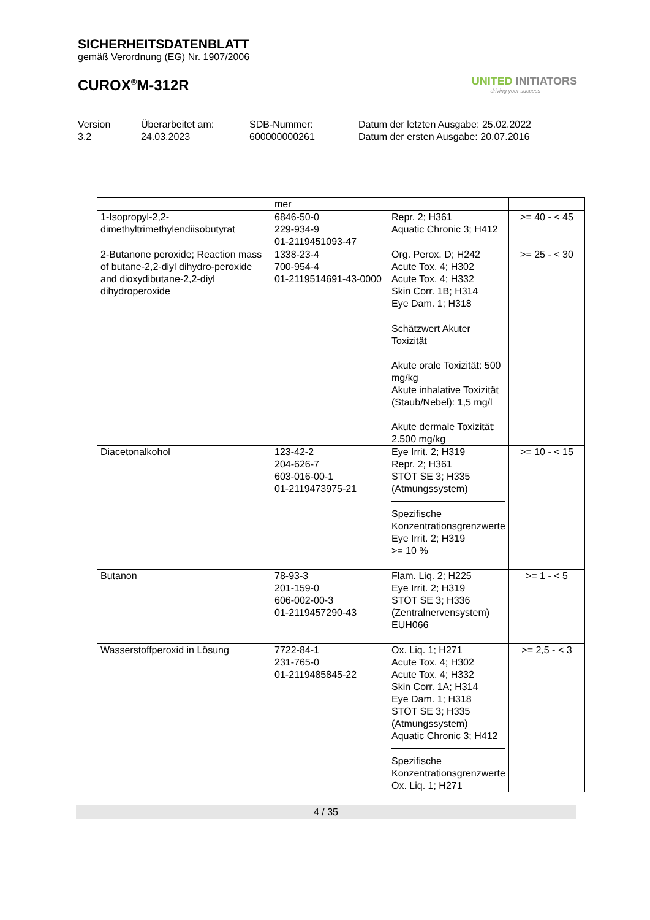SICHERHEITSDATENBLATT
gemäß Verordnung (EG) Nr. 1907/2006
CUROX<sup>®</sup>M-312R
UNITED INITIATORS
driving your success
Version
3.2
Überarbeitet am:
24.03.2023
SDB-Nummer:
600000000261
Datum der letzten Ausgabe: 25.02.2022
Datum der ersten Ausgabe: 20.07.2016
| | mer | | |
| 1-Isopropyl-2,2-dimethyltrimethylendiisobutyrat | 6846-50-0 229-934-9 01-2119451093-47 | Repr. 2; H361 Aquatic Chronic 3; H412 | >= 40 - < 45 |
| 2-Butanone peroxide; Reaction mass of butane-2,2-diyl dihydro-peroxide and dioxydibutane-2,2-diyl dihydroperoxide | 1338-23-4 700-954-4 01-2119514691-43-0000 | Org. Perox. D; H242 Acute Tox. 4; H302 Acute Tox. 4; H332 Skin Corr. 1B; H314 Eye Dam. 1; H318 Schätzwert Akuter Toxizität Akute orale Toxizität: 500 mg/kg Akute inhalative Toxizität (Staub/Nebel): 1,5 mg/l Akute dermale Toxizität: 2.500 mg/kg | >= 25 - < 30 |
| Diacetonalkohol | 123-42-2 204-626-7 603-016-00-1 01-2119473975-21 | Eye Irrit. 2; H319 Repr. 2; H361 STOT SE 3; H335 (Atmungssystem) Spezifische Konzentrationsgrenzwerte Eye Irrit. 2; H319 >= 10 % | >= 10 - < 15 |
| Butanon | 78-93-3 201-159-0 606-002-00-3 01-2119457290-43 | Flam. Liq. 2; H225 Eye Irrit. 2; H319 STOT SE 3; H336 (Zentralnervensystem) EUH066 | >= 1 - < 5 |
| Wasserstoffperoxid in Lösung | 7722-84-1 231-765-0 01-2119485845-22 | Ox. Liq. 1; H271 Acute Tox. 4; H302 Acute Tox. 4; H332 Skin Corr. 1A; H314 Eye Dam. 1; H318 STOT SE 3; H335 (Atmungssystem) Aquatic Chronic 3; H412 Spezifische Konzentrationsgrenzwerte Ox. Liq. 1; H271 | >= 2,5 - < 3 |
4 / 35